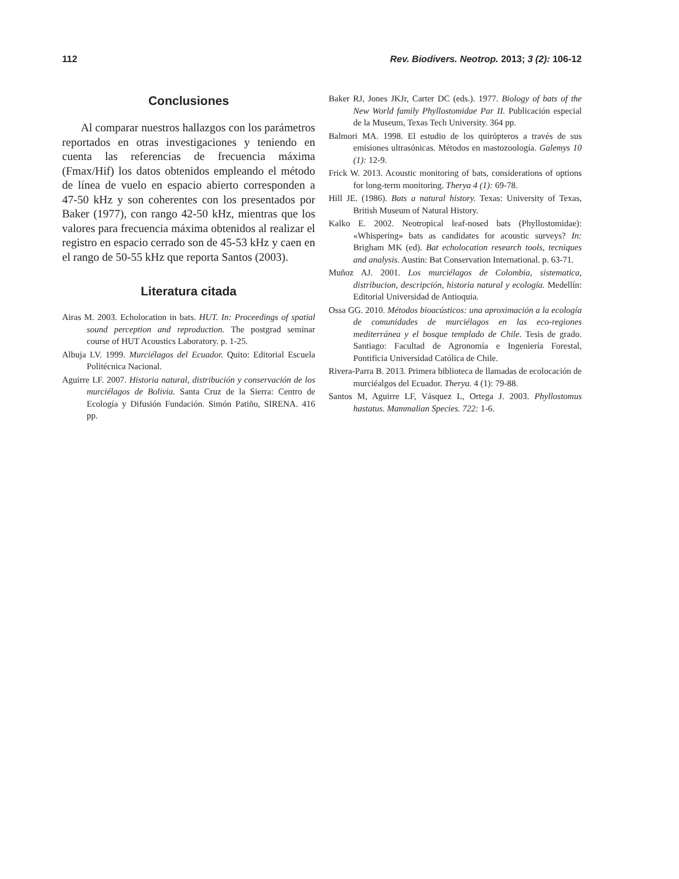112 Rev. Biodivers. Neotrop. 2013; 3 (2): 106-12
Conclusiones
Al comparar nuestros hallazgos con los parámetros reportados en otras investigaciones y teniendo en cuenta las referencias de frecuencia máxima (Fmax/Hif) los datos obtenidos empleando el método de línea de vuelo en espacio abierto corresponden a 47-50 kHz y son coherentes con los presentados por Baker (1977), con rango 42-50 kHz, mientras que los valores para frecuencia máxima obtenidos al realizar el registro en espacio cerrado son de 45-53 kHz y caen en el rango de 50-55 kHz que reporta Santos (2003).
Literatura citada
Airas M. 2003. Echolocation in bats. HUT. In: Proceedings of spatial sound perception and reproduction. The postgrad seminar course of HUT Acoustics Laboratory. p. 1-25.
Albuja LV. 1999. Murciélagos del Ecuador. Quito: Editorial Escuela Politécnica Nacional.
Aguirre LF. 2007. Historia natural, distribución y conservación de los murciélagos de Bolivia. Santa Cruz de la Sierra: Centro de Ecología y Difusión Fundación. Simón Patiño, SIRENA. 416 pp.
Baker RJ, Jones JKJr, Carter DC (eds.). 1977. Biology of bats of the New World family Phyllostomidae Par II. Publicación especial de la Museum, Texas Tech University. 364 pp.
Balmori MA. 1998. El estudio de los quirópteros a través de sus emisiones ultrasónicas. Métodos en mastozoología. Galemys 10 (1): 12-9.
Frick W. 2013. Acoustic monitoring of bats, considerations of options for long-term monitoring. Therya 4 (1): 69-78.
Hill JE. (1986). Bats a natural history. Texas: University of Texas, British Museum of Natural History.
Kalko E. 2002. Neotropical leaf-nosed bats (Phyllostomidae): «Whispering» bats as candidates for acoustic surveys? In: Brigham MK (ed). Bat echolocation research tools, tecniques and analysis. Austin: Bat Conservation International. p. 63-71.
Muñoz AJ. 2001. Los murciélagos de Colombia, sistematica, distribucion, descripción, historia natural y ecología. Medellín: Editorial Universidad de Antioquia.
Ossa GG. 2010. Métodos bioacústicos: una aproximación a la ecología de comunidades de murciélagos en las eco-regiones mediterránea y el bosque templado de Chile. Tesis de grado. Santiago: Facultad de Agronomía e Ingeniería Forestal, Pontificia Universidad Católica de Chile.
Rivera-Parra B. 2013. Primera biblioteca de llamadas de ecolocación de murciéalgos del Ecuador. Therya. 4 (1): 79-88.
Santos M, Aguirre LF, Vásquez L, Ortega J. 2003. Phyllostomus hastatus. Mammalian Species. 722: 1-6.